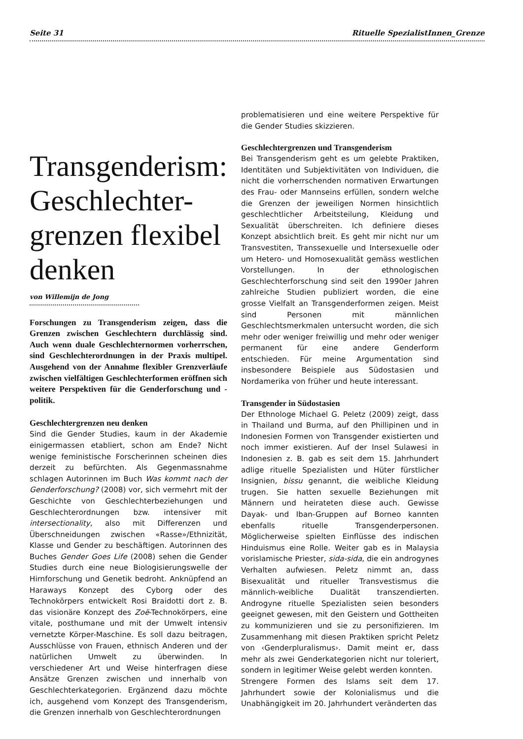Seite 31 Rituelle SpezialistInnen_Grenze
Transgenderism: Geschlechter-grenzen flexibel denken
von Willemijn de Jong
Forschungen zu Transgenderism zeigen, dass die Grenzen zwischen Geschlechtern durchlässig sind. Auch wenn duale Geschlechternormen vorherrschen, sind Geschlechterordnungen in der Praxis multipel. Ausgehend von der Annahme flexibler Grenzverläufe zwischen vielfältigen Geschlechterformen eröffnen sich weitere Perspektiven für die Genderforschung und -politik.
Geschlechtergrenzen neu denken
Sind die Gender Studies, kaum in der Akademie einigermassen etabliert, schon am Ende? Nicht wenige feministische Forscherinnen scheinen dies derzeit zu befürchten. Als Gegenmassnahme schlagen Autorinnen im Buch Was kommt nach der Genderforschung? (2008) vor, sich vermehrt mit der Geschichte von Geschlechterbeziehungen und Geschlechterordnungen bzw. intensiver mit intersectionality, also mit Differenzen und Überschneidungen zwischen «Rasse»/Ethnizität, Klasse und Gender zu beschäftigen. Autorinnen des Buches Gender Goes Life (2008) sehen die Gender Studies durch eine neue Biologisierungswelle der Hirnforschung und Genetik bedroht. Anknüpfend an Haraways Konzept des Cyborg oder des Technokörpers entwickelt Rosi Braidotti dort z. B. das visionäre Konzept des Zoë-Technokörpers, eine vitale, posthumane und mit der Umwelt intensiv vernetzte Körper-Maschine. Es soll dazu beitragen, Ausschlüsse von Frauen, ethnisch Anderen und der natürlichen Umwelt zu überwinden. In verschiedener Art und Weise hinterfragen diese Ansätze Grenzen zwischen und innerhalb von Geschlechterkategorien. Ergänzend dazu möchte ich, ausgehend vom Konzept des Transgenderism, die Grenzen innerhalb von Geschlechterordnungen
problematisieren und eine weitere Perspektive für die Gender Studies skizzieren.
Geschlechtergrenzen und Transgenderism
Bei Transgenderism geht es um gelebte Praktiken, Identitäten und Subjektivitäten von Individuen, die nicht die vorherrschenden normativen Erwartungen des Frau- oder Mannseins erfüllen, sondern welche die Grenzen der jeweiligen Normen hinsichtlich geschlechtlicher Arbeitsteilung, Kleidung und Sexualität überschreiten. Ich definiere dieses Konzept absichtlich breit. Es geht mir nicht nur um Transvestiten, Transsexuelle und Intersexuelle oder um Hetero- und Homosexualität gemäss westlichen Vorstellungen. In der ethnologischen Geschlechterforschung sind seit den 1990er Jahren zahlreiche Studien publiziert worden, die eine grosse Vielfalt an Transgenderformen zeigen. Meist sind Personen mit männlichen Geschlechtsmerkmalen untersucht worden, die sich mehr oder weniger freiwillig und mehr oder weniger permanent für eine andere Genderform entschieden. Für meine Argumentation sind insbesondere Beispiele aus Südostasien und Nordamerika von früher und heute interessant.
Transgender in Südostasien
Der Ethnologe Michael G. Peletz (2009) zeigt, dass in Thailand und Burma, auf den Phillipinen und in Indonesien Formen von Transgender existierten und noch immer existieren. Auf der Insel Sulawesi in Indonesien z. B. gab es seit dem 15. Jahrhundert adlige rituelle Spezialisten und Hüter fürstlicher Insignien, bissu genannt, die weibliche Kleidung trugen. Sie hatten sexuelle Beziehungen mit Männern und heirateten diese auch. Gewisse Dayak- und Iban-Gruppen auf Borneo kannten ebenfalls rituelle Transgenderpersonen. Möglicherweise spielten Einflüsse des indischen Hinduismus eine Rolle. Weiter gab es in Malaysia vorislamische Priester, sida-sida, die ein androgynes Verhalten aufwiesen. Peletz nimmt an, dass Bisexualität und ritueller Transvestismus die männlich-weibliche Dualität transzendierten. Androgyne rituelle Spezialisten seien besonders geeignet gewesen, mit den Geistern und Gottheiten zu kommunizieren und sie zu personifizieren. Im Zusammenhang mit diesen Praktiken spricht Peletz von ‹Genderpluralismus›. Damit meint er, dass mehr als zwei Genderkategorien nicht nur toleriert, sondern in legitimer Weise gelebt werden konnten.
Strengere Formen des Islams seit dem 17. Jahrhundert sowie der Kolonialismus und die Unabhängigkeit im 20. Jahrhundert veränderten das